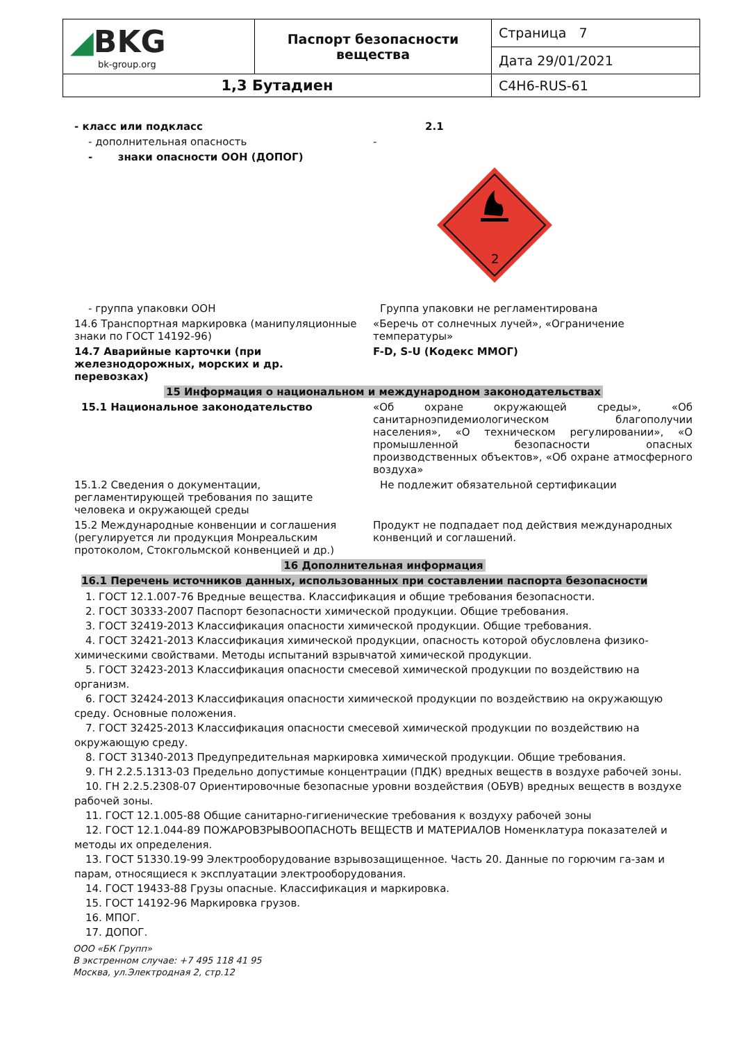| ◢ BKG bk-group.org | Паспорт безопасности вещества | Страница 7 |
| | | Дата 29/01/2021 |
| 1,3 Бутадиен | | C4H6-RUS-61 |
- класс или подкласс 2.1
- дополнительная опасность -
- знаки опасности ООН (ДОПОГ)
2
- группа упаковки ООН Группа упаковки не регламентирована
14.6 Транспортная маркировка (манипуляционные знаки по ГОСТ 14192-96)
«Беречь от солнечных лучей», «Ограничение температуры»
14.7 Аварийные карточки (при железнодорожных, морских и др. перевозках)
F-D, S-U (Кодекс ММОГ)
15 Информация о национальном и международном законодательствах
15.1 Национальное законодательство «Об охране окружающей среды», «Об санитарноэпидемиологическом благополучии населения», «О техническом регулировании», «О промышленной безопасности опасных производственных объектов», «Об охране атмосферного воздуха»
15.1.2 Сведения о документации, регламентирующей требования по защите человека и окружающей среды
Не подлежит обязательной сертификации
15.2 Международные конвенции и соглашения (регулируется ли продукция Монреальским протоколом, Стокгольмской конвенцией и др.)
Продукт не подпадает под действия международных конвенций и соглашений.
16 Дополнительная информация
16.1 Перечень источников данных, использованных при составлении паспорта безопасности
1. ГОСТ 12.1.007-76 Вредные вещества. Классификация и общие требования безопасности.
2. ГОСТ 30333-2007 Паспорт безопасности химической продукции. Общие требования.
3. ГОСТ 32419-2013 Классификация опасности химической продукции. Общие требования.
4. ГОСТ 32421-2013 Классификация химической продукции, опасность которой обусловлена физико-химическими свойствами. Методы испытаний взрывчатой химической продукции.
5. ГОСТ 32423-2013 Классификация опасности смесевой химической продукции по воздействию на организм.
6. ГОСТ 32424-2013 Классификация опасности химической продукции по воздействию на окружающую среду. Основные положения.
7. ГОСТ 32425-2013 Классификация опасности смесевой химической продукции по воздействию на окружающую среду.
8. ГОСТ 31340-2013 Предупредительная маркировка химической продукции. Общие требования.
9. ГН 2.2.5.1313-03 Предельно допустимые концентрации (ПДК) вредных веществ в воздухе рабочей зоны.
10. ГН 2.2.5.2308-07 Ориентировочные безопасные уровни воздействия (ОБУВ) вредных веществ в воздухе рабочей зоны.
11. ГОСТ 12.1.005-88 Общие санитарно-гигиенические требования к воздуху рабочей зоны
12. ГОСТ 12.1.044-89 ПОЖАРОВЗРЫВООПАСНОТЬ ВЕЩЕСТВ И МАТЕРИАЛОВ Номенклатура показателей и методы их определения.
13. ГОСТ 51330.19-99 Электрооборудование взрывозащищенное. Часть 20. Данные по горючим га-зам и парам, относящиеся к эксплуатации электрооборудования.
14. ГОСТ 19433-88 Грузы опасные. Классификация и маркировка.
15. ГОСТ 14192-96 Маркировка грузов.
16. МПОГ.
17. ДОПОГ.
ООО «БК Групп»
В экстренном случае: +7 495 118 41 95
Москва, ул.Электродная 2, стр.12